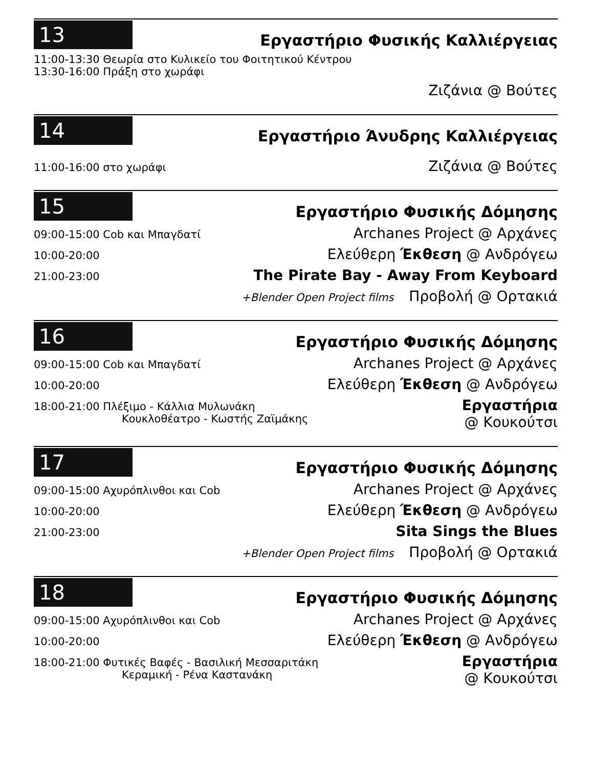13
Εργαστήριο Φυσικής Καλλιέργειας
11:00-13:30 Θεωρία στο Κυλικείο του Φοιτητικού Κέντρου
13:30-16:00 Πράξη στο χωράφι
Ζιζάνια @ Βούτες
14
Εργαστήριο Άνυδρης Καλλιέργειας
11:00-16:00 στο χωράφι
Ζιζάνια @ Βούτες
15
Εργαστήριο Φυσικής Δόμησης
09:00-15:00 Cob και Μπαγδατί
Archanes Project @ Αρχάνες
10:00-20:00
Ελεύθερη Έκθεση @ Ανδρόγεω
21:00-23:00
The Pirate Bay - Away From Keyboard
+Blender Open Project films Προβολή @ Ορτακιά
16
Εργαστήριο Φυσικής Δόμησης
09:00-15:00 Cob και Μπαγδατί
Archanes Project @ Αρχάνες
10:00-20:00
Ελεύθερη Έκθεση @ Ανδρόγεω
18:00-21:00 Πλέξιμο - Κάλλια Μυλωνάκη
Κουκλοθέατρο - Κωστής Ζαϊμάκης
Εργαστήρια
@ Κουκούτσι
17
Εργαστήριο Φυσικής Δόμησης
09:00-15:00 Αχυρόπλινθοι και Cob
Archanes Project @ Αρχάνες
10:00-20:00
Ελεύθερη Έκθεση @ Ανδρόγεω
21:00-23:00
Sita Sings the Blues
+Blender Open Project films Προβολή @ Ορτακιά
18
Εργαστήριο Φυσικής Δόμησης
09:00-15:00 Αχυρόπλινθοι και Cob
Archanes Project @ Αρχάνες
10:00-20:00
Ελεύθερη Έκθεση @ Ανδρόγεω
18:00-21:00 Φυτικές Βαφές - Βασιλική Μεσσαριτάκη
Κεραμική - Ρένα Καστανάκη
Εργαστήρια
@ Κουκούτσι